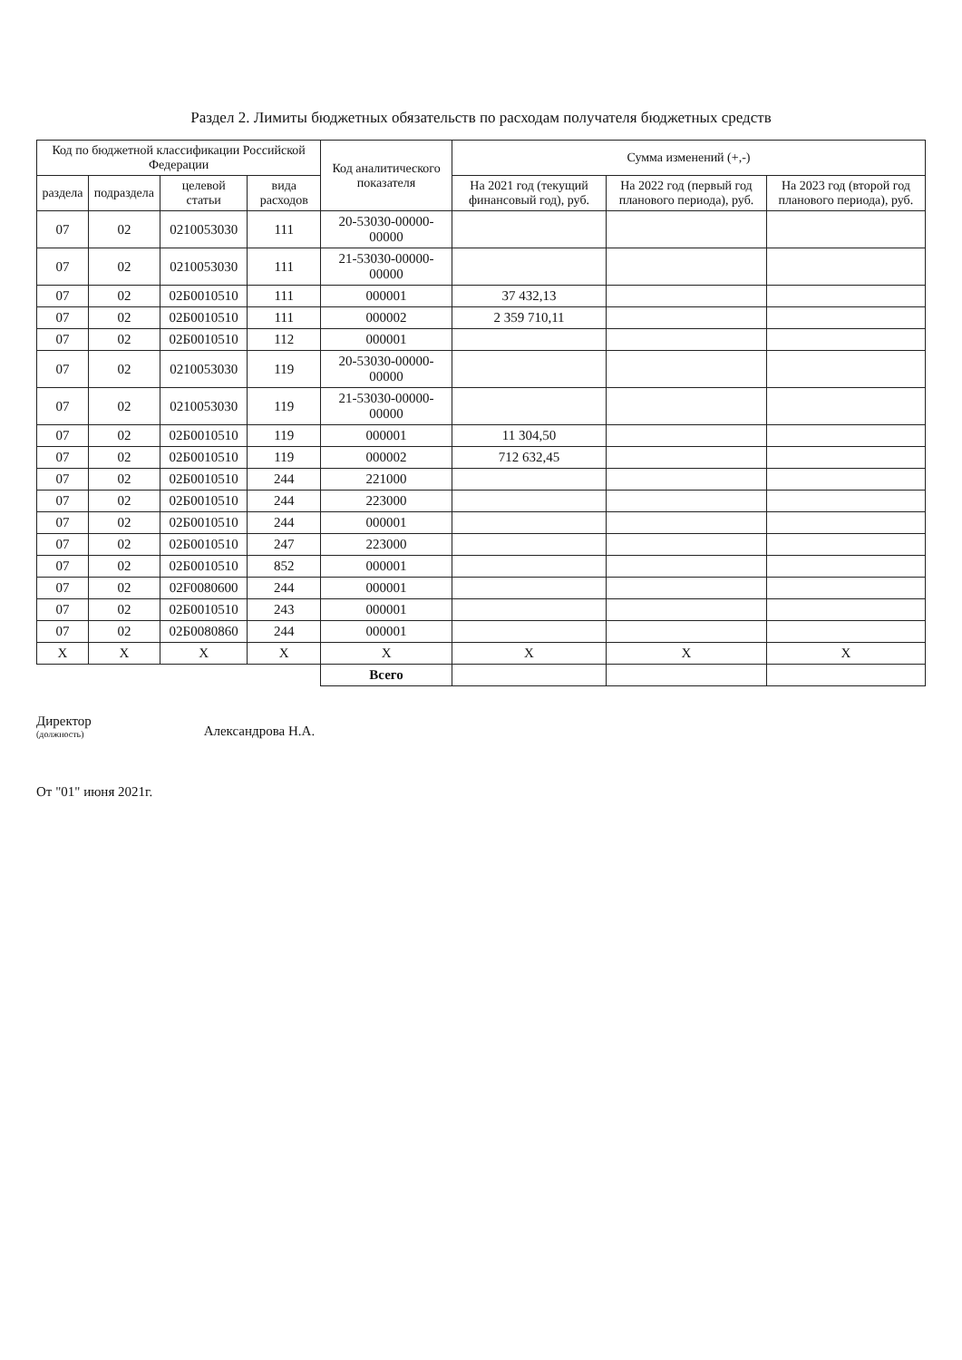Раздел 2. Лимиты бюджетных обязательств по расходам получателя бюджетных средств
| Код по бюджетной классификации Российской Федерации | | | | Код аналитического показателя | Сумма изменений (+,-) | | |
| --- | --- | --- | --- | --- | --- | --- | --- |
| раздела | подраздела | целевой статьи | вида расходов | | На 2021 год (текущий финансовый год), руб. | На 2022 год (первый год планового периода), руб. | На 2023 год (второй год планового периода), руб. |
| 07 | 02 | 0210053030 | 111 | 20-53030-00000-00000 | | | |
| 07 | 02 | 0210053030 | 111 | 21-53030-00000-00000 | | | |
| 07 | 02 | 02Б0010510 | 111 | 000001 | 37 432,13 | | |
| 07 | 02 | 02Б0010510 | 111 | 000002 | 2 359 710,11 | | |
| 07 | 02 | 02Б0010510 | 112 | 000001 | | | |
| 07 | 02 | 0210053030 | 119 | 20-53030-00000-00000 | | | |
| 07 | 02 | 0210053030 | 119 | 21-53030-00000-00000 | | | |
| 07 | 02 | 02Б0010510 | 119 | 000001 | 11 304,50 | | |
| 07 | 02 | 02Б0010510 | 119 | 000002 | 712 632,45 | | |
| 07 | 02 | 02Б0010510 | 244 | 221000 | | | |
| 07 | 02 | 02Б0010510 | 244 | 223000 | | | |
| 07 | 02 | 02Б0010510 | 244 | 000001 | | | |
| 07 | 02 | 02Б0010510 | 247 | 223000 | | | |
| 07 | 02 | 02Б0010510 | 852 | 000001 | | | |
| 07 | 02 | 02F0080600 | 244 | 000001 | | | |
| 07 | 02 | 02Б0010510 | 243 | 000001 | | | |
| 07 | 02 | 02Б0080860 | 244 | 000001 | | | |
| X | X | X | X | X | X | X | X |
| | | | | Всего | | | |
Директор
(должность)
Александрова Н.А.
От "01" июня 2021г.